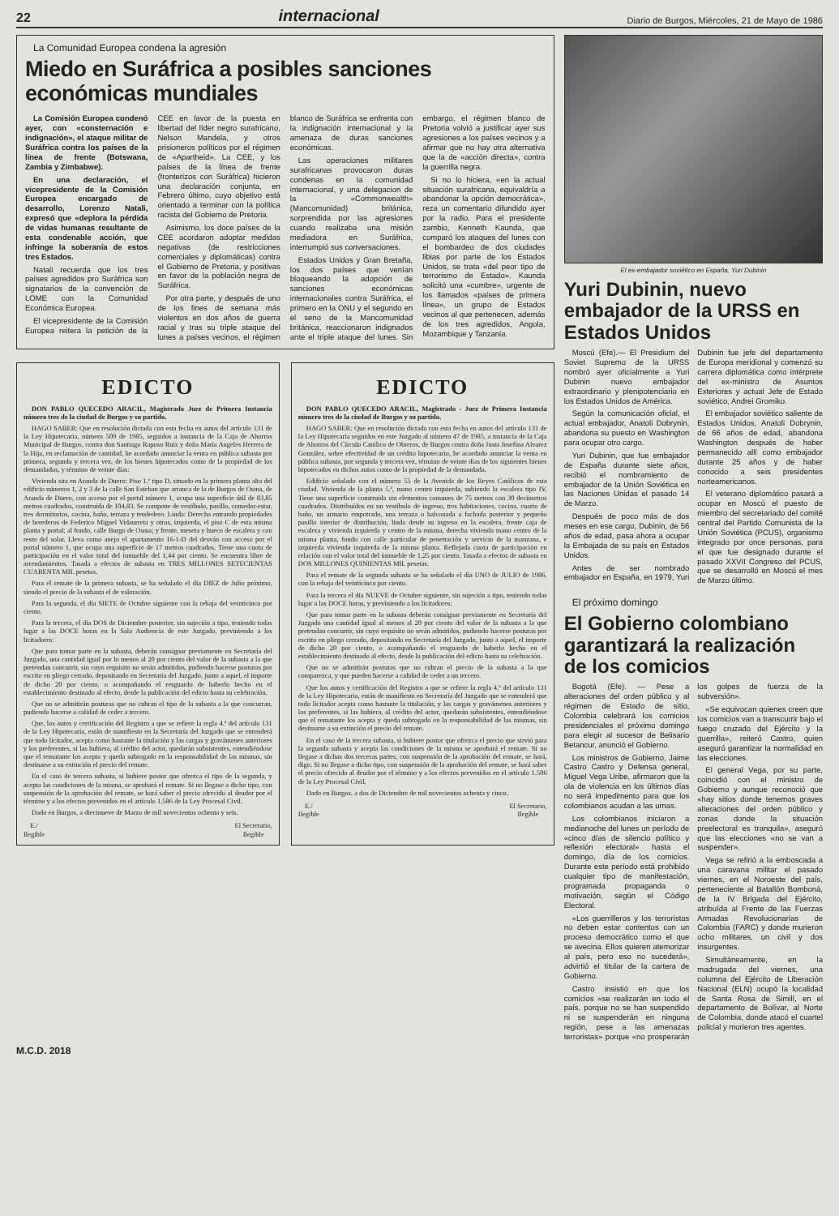22 internacional Diario de Burgos, Miércoles, 21 de Mayo de 1986
La Comunidad Europea condena la agresión
Miedo en Suráfrica a posibles sanciones económicas mundiales
La Comisión Europea condenó ayer, con «consternación e indignación», el ataque militar de Suráfrica contra los países de la línea de frente (Botswana, Zambia y Zimbabwe).
En una declaración, el vicepresidente de la Comisión Europea encargado de desarrollo, Lorenzo Natali, expresó que «deplora la pérdida de vidas humanas resultante de esta condenable acción, que infringe la soberanía de estos tres Estados.
Natali recuerda que los tres países agredidos pro Suráfrica son signatarios de la convención de LOME con la Comunidad Económica Europea.
El vicepresidente de la Comisión Europea reitera la petición de la CEE en favor de la puesta en libertad del líder negro surafricano, Nelson Mandela, y otros prisioneros políticos por el régimen de «Apartheid». La CEE, y los países de la línea de frente (fronterizos con Suráfrica) hicieron una declaración conjunta, en Febrero último, cuyo objetivo está orientado a terminar con la política racista del Gobierno de Pretoria.
Asimismo, los doce países de la CEE acordaron adoptar medidas negativas (de restricciones comerciales y diplomáticas) contra el Gobierno de Pretoria, y positivas en favor de la población negra de Suráfrica.
Por otra parte, y después de uno de los fines de semana más violentos en dos años de guerra racial y tras su triple ataque del lunes a países vecinos, el régimen blanco de Suráfrica se enfrenta con la indignación internacional y la amenaza de duras sanciones económicas.
Las operaciones militares surafricanas provocaron duras condenas en la comunidad internacional, y una delegacion de la «Commonwealth» (Mancomunidad) británica, sorprendida por las agresiones cuando realizaba una misión mediadora en Suráfrica, interrumpió sus conversaciones.
Estados Unidos y Gran Bretaña, los dos países que venían bloqueando la adopción de sanciones económicas internacionales contra Suráfrica, el primero en la ONU y el segundo en el seno de la Mancomunidad británica, reaccionaron indignados ante el triple ataque del lunes. Sin embargo, el régimen blanco de Pretoria volvió a justificar ayer sus agresiones a los países vecinos y a afirmar que no hay otra alternativa que la de «acción directa», contra la guerrilla negra.
Si no lo hiciera, «en la actual situación surafricana, equivaldría a abandonar la opción democrática», reza un comentario difundido ayer por la radio. Para el presidente zambio, Kenneth Kaunda, que comparó los ataques del lunes con el bombardeo de dos ciudades libias por parte de los Estados Unidos, se trata «del peor tipo de terrorismo de Estado». Kaunda solicitó una «cumbre», urgente de los llamados «países de primera línea», un grupo de Estados vecinos al que pertenecen, además de los tres agredidos, Angola, Mozambique y Tanzania.
EDICTO
DON PABLO QUECEDO ARACIL, Magistrado Juez de Primera Instancia número tres de la ciudad de Burgos y su partido.
HAGO SABER: Que en resolución dictada con esta fecha en autos del artículo 131 de la Ley Hipotecaria, número 509 de 1985, seguidos a instancia de la Caja de Ahorros Municipal de Burgos, contra don Santiago Raposo Ruiz y doña María Angeles Herrera de la Hija, en reclamación de cantidad, he acordado anunciar la venta en pública subasta por primera, segunda y tercera vez, de los bienes hipotecados como de la propiedad de los demandados, y término de veinte días:
Vivienda sita en Aranda de Duero: Piso 1.º tipo D, situado en la primera planta alta del edificio números 1, 2 y 3 de la calle San Esteban que arranca de la de Burgos de Osma, de Aranda de Duero, con acceso por el portal número 1, ocupa una superficie útil de 83,85 metros cuadrados, construida de 104,83. Se compone de vestíbulo, pasillo, comedor-estar, tres dormitorios, cocina, baño, terraza y tendedero. Linda: Derecha entrando propiedades de herederos de Federico Miguel Vidaurreta y otros, izquierda, el piso C de esta misma planta y portal; al fondo, calle Burgo de Osma; y frente, meseta y hueco de escalera y con resto del solar. Lleva como anejo el apartamento 16-1-D del desván con acceso por el portal número 1, que ocupa una superficie de 17 metros cuadrados. Tiene una cuota de participación en el valor total del inmueble del 1,44 por ciento. Se encuentra libre de arrendamientos. Tasada a efectos de subasta en TRES MILLONES SETECIENTAS CUARENTA MIL pesetas.
Para el remate de la primera subasta, se ha señalado el día DIEZ de Julio próximo, siendo el precio de la subasta el de valoración.
Para la segunda, el día SIETE de Octubre siguiente con la rebaja del veinticinco por ciento.
Para la tercera, el día DOS de Diciembre posterior, sin sujeción a tipo, teniendo todas lugar a las DOCE horas en la Sala Audiencia de este Juzgado, previniendo a los licitadores:
Que para tomar parte en la subasta, deberán consignar previamente en Secretaría del Juzgado, una cantidad igual por lo menos al 20 por ciento del valor de la subasta a la que pretendan concurrir, sin cuyo requisito no serán admitidos, pudiendo hacerse posturas por escrito en pliego cerrado, depositando en Secretaría del Juzgado, junto a aquel, el importe de dicho 20 por ciento, o acompañando el resguardo de haberlo hecho en el establecimiento destinado al efecto, desde la publicación del edicto hasta su celebración.
Que no se admitirán posturas que no cubran el tipo de la subasta a la que concurran, pudiendo hacerse a calidad de ceder a tercero.
Que, los autos y certificación del Registro a que se refiere la regla 4.ª del artículo 131 de la Ley Hipotecaria, están de manifiesto en la Secretaría del Juzgado que se entenderá que todo licitador, acepta como bastante la titulación y las cargas y gravámenes anteriores y los preferentes, si las hubiera, al crédito del actor, quedarán subsistentes, entendiéndose que el rematante los acepta y queda subrogado en la responsabilidad de las mismas, sin destinarse a su extinción el precio del remate.
En el caso de tercera subasta, si hubiere postor que ofrezca el tipo de la segunda, y acepta las condiciones de la misma, se aprobará el remate. Si no llegase a dicho tipo, con suspensión de la aprobación del remate, se hará saber el precio ofrecido al deudor por el término y a los efectos prevenidos en el artículo 1.586 de la Ley Procesal Civil.
Dado en Burgos, a diecinueve de Marzo de mil novecientos ochenta y seis.
E./
Ilegible El Secretario,
Ilegible
EDICTO
DON PABLO QUECEDO ARACIL, Magistrado - Juez de Primera Instancia número tres de la ciudad de Burgos y su partido.
HAGO SABER: Que en resolución dictada con esta fecha en autos del artículo 131 de la Ley Hipotecaria seguidos en este Juzgado al número 47 de 1985, a instancia de la Caja de Ahorros del Círculo Católico de Obreros, de Burgos contra doña Justa Josefina Alvarez González, sobre efectividad de un crédito hipotecario, he acordado anunciar la venta en pública subasta, por segunda y tercera vez, término de veinte días de los siguientes bienes hipotecados en dichos autos como de la propiedad de la demandada.
Edificio señalado con el número 55 de la Avenida de los Reyes Católicos de esta ciudad. Vivienda de la planta 5.ª, mano centro izquierda, subiendo la escalera tipo IV. Tiene una superficie construida sin elementos comunes de 75 metros con 30 decímetros cuadrados. Distribuídos en un vestíbulo de ingreso, tres habitaciones, cocina, cuarto de baño, un armario empotrado, una terraza o balconada a fachada posterior y pequeño pasillo interior de distribución, linda desde su ingreso en la escalera, frente caja de escalera y vivienda izquierda y centro de la misma, derecha vivienda mano centro de la misma planta, fondo con calle particular de penetración y servicio de la manzana, e izquierda vivienda izquierda de la misma planta. Reflejada cuota de participación en relación con el valor total del inmueble de 1,25 por ciento. Tasada a efectos de subasta en DOS MILLONES QUINIENTAS MIL pesetas.
Para el remate de la segunda subasta se ha señalado el día UNO de JULIO de 1986, con la rebaja del veinticinco por ciento.
Para la tercera el día NUEVE de Octubre siguiente, sin sujeción a tipo, teniendo todas lugar a las DOCE horas, y previniendo a los licitadores:
Que para tomar parte en la subasta deberán consignar previamente en Secretaría del Juzgado una cantidad igual al menos al 20 por ciento del valor de la subasta a la que pretendan concurrir, sin cuyo requisito no serán admitidos, pudiendo hacerse posturas por escrito en pliego cerrado, depositando en Secretaría del Juzgado, junto a aquel, el importe de dicho 20 por ciento, o acompañando el resguardo de haberlo hecho en el establecimiento destinado al efecto, desde la publicación del edicto hasta su celebración.
Que no se admitirán posturas que no cubran el precio de la subasta a la que comparezca, y que pueden hacerse a calidad de ceder a un tercero.
Que los autos y certificación del Registro a que se refiere la regla 4.ª del artículo 131 de la Ley Hipotecaria, están de manifiesto en Secretaría del Juzgado que se entenderá que todo licitador acepta como bastante la titulación, y las cargas y gravámenes anteriores y los preferentes, si las hubiera, al crédito del actor, quedarán subsistentes, entendiéndose que el rematante los acepta y queda subrogado en la responsabilidad de las mismas, sin destinarse a su extinción el precio del remate.
En el caso de la tercera subasta, si hubiere postor que ofrezca el precio que sirvió para la segunda subasta y acepta las condiciones de la misma se aprobará el remate. Si no llegase a dichas dos terceras partes, con suspensión de la aprobación del remate, se hará, digo. Si no llegase a dicho tipo, con suspensión de la aprobación del remate, se hará saber el precio ofrecido al deudor por el término y a los efectos prevenidos en el artículo 1.506 de la Ley Procesal Civil.
Dado en Burgos, a dos de Diciembre de mil novecientos ochenta y cinco.
E./
Ilegible El Secretario,
Ilegible
El ex-embajador soviético en España, Yuri Dubinin
Yuri Dubinin, nuevo embajador de la URSS en Estados Unidos
Moscú (Efe).— El Presidium del Soviet Supremo de la URSS nombró ayer oficialmente a Yuri Dubinin nuevo embajador extraordinario y plenipotenciario en los Estados Unidos de América.
Según la comunicación oficial, el actual embajador, Anatoli Dobrynin, abandona su puesto en Washington para ocupar otro cargo.
Yuri Dubinin, que fue embajador de España durante siete años, recibió el nombramiento de embajador de la Unión Soviética en las Naciones Unidas el pasado 14 de Marzo.
Después de poco más de dos meses en ese cargo, Dubinin, de 56 años de edad, pasa ahora a ocupar la Embajada de su país en Estados Unidos.
Antes de ser nombrado embajador en España, en 1979, Yuri Dubinin fue jefe del departamento de Europa meridional y comenzó su carrera diplomática como intérprete del ex-ministro de Asuntos Exteriores y actual Jefe de Estado soviético, Andrei Gromiko.
El embajador soviético saliente de Estados Unidos, Anatoli Dobrynin, de 66 años de edad, abandona Washington después de haber permanecido allí como embajador durante 25 años y de haber conocido a seis presidentes norteamericanos.
El veterano diplomático pasará a ocupar en Moscú el puesto de miembro del secretariado del comité central del Partido Comunista de la Unión Soviética (PCUS), organismo integrado por once personas, para el que fue designado durante el pasado XXVII Congreso del PCUS, que se desarrolló en Moscú el mes de Marzo último.
El próximo domingo
El Gobierno colombiano garantizará la realización de los comicios
Bogotá (Efe). — Pese a alteraciones del orden público y al régimen de Estado de sitio, Colombia celebrará los comicios presidenciales el próximo domingo para elegir al sucesor de Belisario Betancur, anunció el Gobierno.
Los ministros de Gobierno, Jaime Castro Castro y Defensa general, Miguel Vega Uribe, afirmaron que la ola de violencia en los últimos días no será impedimento para que los colombianos acudan a las urnas.
Los colombianos iniciaron a medianoche del lunes un período de «cinco días de silencio político y reflexión electoral» hasta el domingo, día de los comicios. Durante este período está prohibido cualquier tipo de manifestación, programada propaganda o motivación, según el Código Electoral.
«Los guerrilleros y los terroristas no deben estar contentos con un proceso democrático como el que se avecina. Ellos quieren atemorizar al país, pero eso no sucederá», advirtió el titular de la cartera de Gobierno.
Castro insistió en que los comicios «se realizarán en todo el país, porque no se han suspendido ni se suspenderán en ninguna región, pese a las amenazas terroristas» porque «no prosperarán los golpes de fuerza de la subversión».
«Se equivocan quienes creen que los comicios van a transcurrir bajo el fuego cruzado del Ejército y la guerrilla», reiteró Castro, quien aseguró garantizar la normalidad en las elecciones.
El general Vega, por su parte, coincidió con el ministro de Gobierno y aunque reconoció que «hay sitios donde tenemos graves alteraciones del orden público y zonas donde la situación preelectoral es tranquila», aseguró que las elecciones «no se van a suspender».
Vega se refirió a la emboscada a una caravana militar el pasado viernes, en el Noroeste del país, perteneciente al Batallón Bomboná, de la IV Brigada del Ejército, atribuída al Frente de las Fuerzas Armadas Revolucionarias de Colombia (FARC) y donde murieron ocho militares, un civil y dos insurgentes.
Simultáneamente, en la madrugada del viernes, una columna del Ejército de Liberación Nacional (ELN) ocupó la localidad de Santa Rosa de Similí, en el departamento de Bolívar, al Norte de Colombia, donde atacó el cuartel policial y murieron tres agentes.
M.C.D. 2018